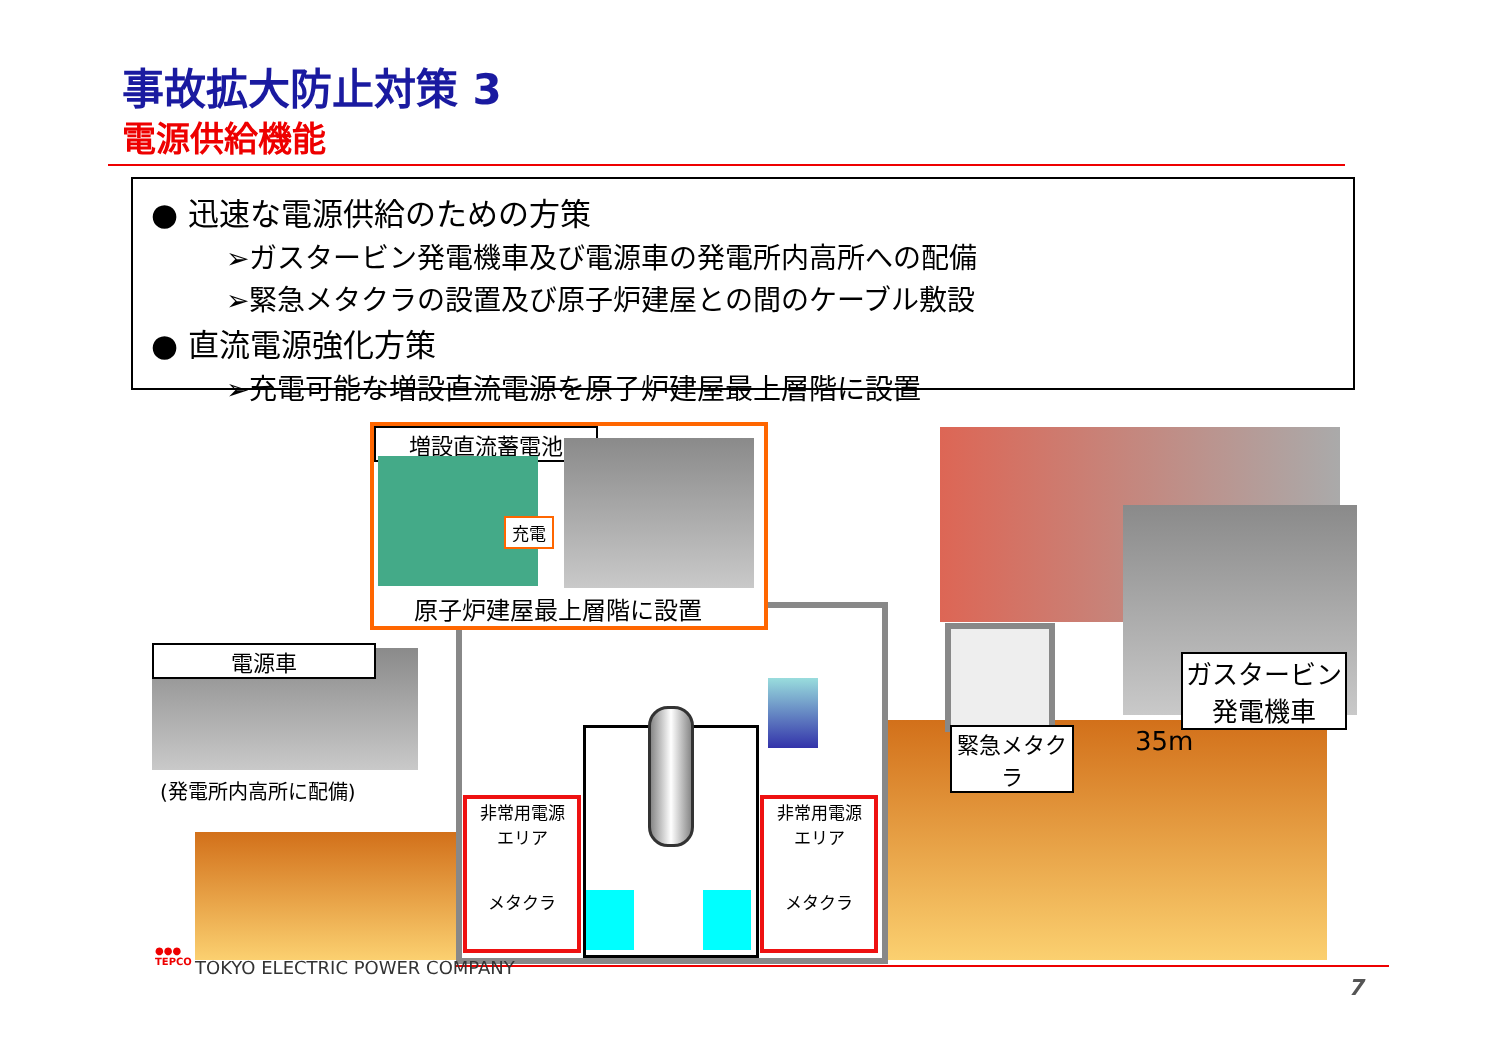事故拡大防止対策 3
電源供給機能
● 迅速な電源供給のための方策
➢ガスタービン発電機車及び電源車の発電所内高所への配備
➢緊急メタクラの設置及び原子炉建屋との間のケーブル敷設
● 直流電源強化方策
➢充電可能な増設直流電源を原子炉建屋最上層階に設置
非常用電源
エリア
メタクラ
非常用電源
エリア
メタクラ
増設直流蓄電池
充電
原子炉建屋最上層階に設置
電源車
(発電所内高所に配備)
緊急メタクラ
ガスタービン
発電機車
35m
●●●
TEPCO
TOKYO ELECTRIC POWER COMPANY
7